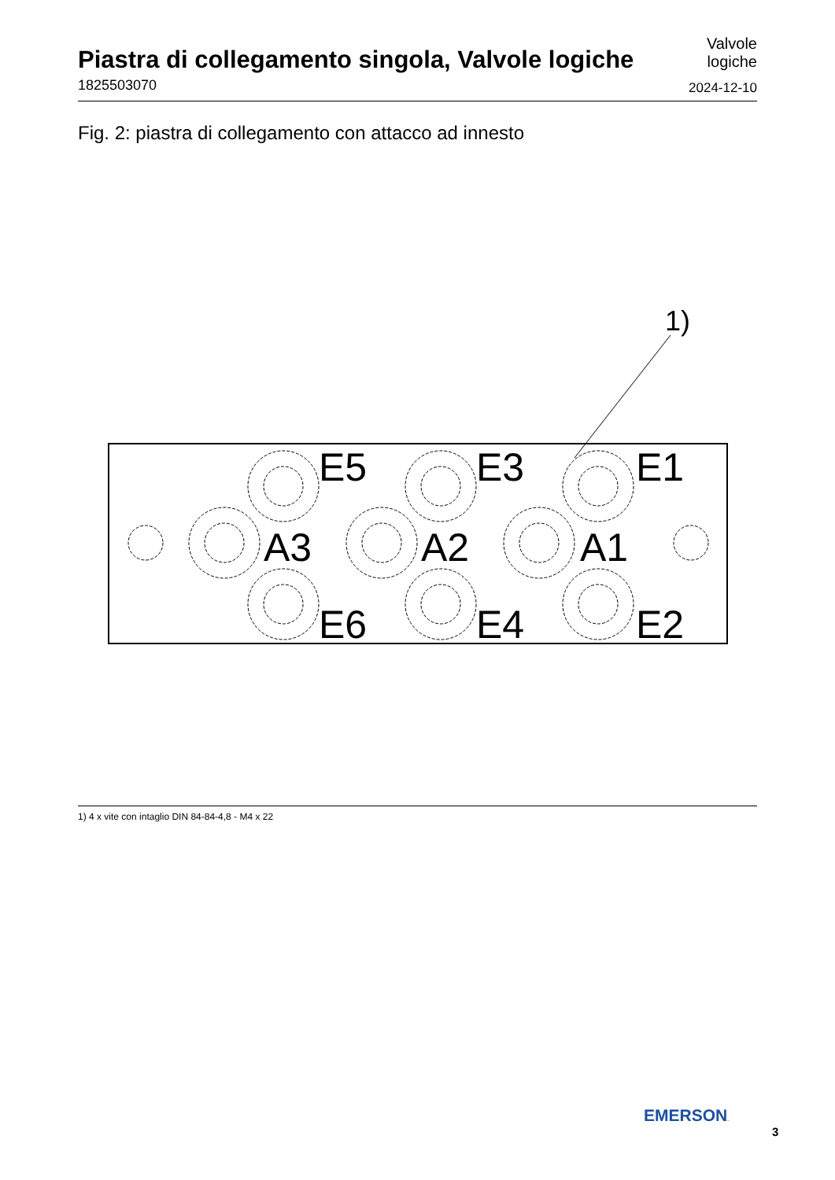Piastra di collegamento singola, Valvole logiche
1825503070
Valvole
logiche
2024-12-10
Fig. 2: piastra di collegamento con attacco ad innesto
1)
E5
E3
E1
A3
A2
A1
E6
E4
E2
1) 4 x vite con intaglio DIN 84-84-4,8 - M4 x 22
EMERSON.
3